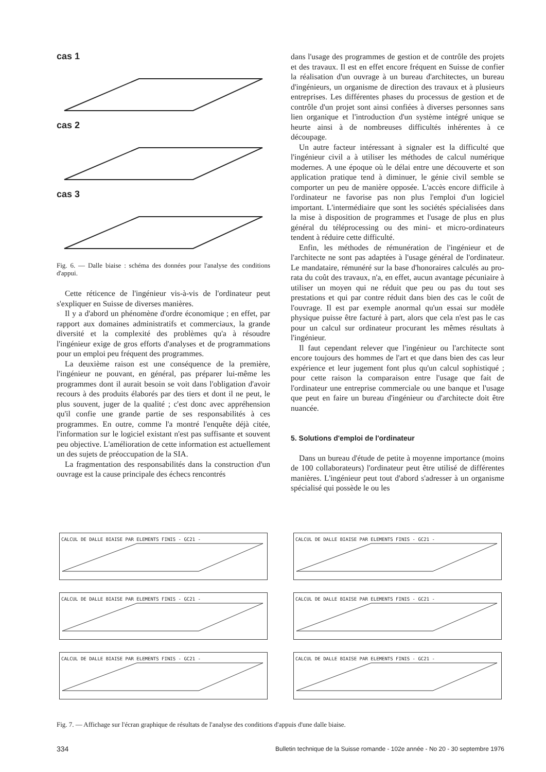cas 1
cas 2
cas 3
Fig. 6. — Dalle biaise : schéma des données pour l'analyse des conditions d'appui.
Cette réticence de l'ingénieur vis-à-vis de l'ordinateur peut s'expliquer en Suisse de diverses manières.
Il y a d'abord un phénomène d'ordre économique ; en effet, par rapport aux domaines administratifs et commerciaux, la grande diversité et la complexité des problèmes qu'a à résoudre l'ingénieur exige de gros efforts d'analyses et de programmations pour un emploi peu fréquent des programmes.
La deuxième raison est une conséquence de la première, l'ingénieur ne pouvant, en général, pas préparer lui-même les programmes dont il aurait besoin se voit dans l'obligation d'avoir recours à des produits élaborés par des tiers et dont il ne peut, le plus souvent, juger de la qualité ; c'est donc avec appréhension qu'il confie une grande partie de ses responsabilités à ces programmes. En outre, comme l'a montré l'enquête déjà citée, l'information sur le logiciel existant n'est pas suffisante et souvent peu objective. L'amélioration de cette information est actuellement un des sujets de préoccupation de la SIA.
La fragmentation des responsabilités dans la construction d'un ouvrage est la cause principale des échecs rencontrés
dans l'usage des programmes de gestion et de contrôle des projets et des travaux. Il est en effet encore fréquent en Suisse de confier la réalisation d'un ouvrage à un bureau d'architectes, un bureau d'ingénieurs, un organisme de direction des travaux et à plusieurs entreprises. Les différentes phases du processus de gestion et de contrôle d'un projet sont ainsi confiées à diverses personnes sans lien organique et l'introduction d'un système intégré unique se heurte ainsi à de nombreuses difficultés inhérentes à ce découpage.
Un autre facteur intéressant à signaler est la difficulté que l'ingénieur civil a à utiliser les méthodes de calcul numérique modernes. A une époque où le délai entre une découverte et son application pratique tend à diminuer, le génie civil semble se comporter un peu de manière opposée. L'accès encore difficile à l'ordinateur ne favorise pas non plus l'emploi d'un logiciel important. L'intermédiaire que sont les sociétés spécialisées dans la mise à disposition de programmes et l'usage de plus en plus général du téléprocessing ou des mini- et micro-ordinateurs tendent à réduire cette difficulté.
Enfin, les méthodes de rémunération de l'ingénieur et de l'architecte ne sont pas adaptées à l'usage général de l'ordinateur. Le mandataire, rémunéré sur la base d'honoraires calculés au pro-rata du coût des travaux, n'a, en effet, aucun avantage pécuniaire à utiliser un moyen qui ne réduit que peu ou pas du tout ses prestations et qui par contre réduit dans bien des cas le coût de l'ouvrage. Il est par exemple anormal qu'un essai sur modèle physique puisse être facturé à part, alors que cela n'est pas le cas pour un calcul sur ordinateur procurant les mêmes résultats à l'ingénieur.
Il faut cependant relever que l'ingénieur ou l'architecte sont encore toujours des hommes de l'art et que dans bien des cas leur expérience et leur jugement font plus qu'un calcul sophistiqué ; pour cette raison la comparaison entre l'usage que fait de l'ordinateur une entreprise commerciale ou une banque et l'usage que peut en faire un bureau d'ingénieur ou d'architecte doit être nuancée.
5. Solutions d'emploi de l'ordinateur
Dans un bureau d'étude de petite à moyenne importance (moins de 100 collaborateurs) l'ordinateur peut être utilisé de différentes manières. L'ingénieur peut tout d'abord s'adresser à un organisme spécialisé qui possède le ou les
CALCUL DE DALLE BIAISE PAR ELEMENTS FINIS - GC21 -
CALCUL DE DALLE BIAISE PAR ELEMENTS FINIS - GC21 -
CALCUL DE DALLE BIAISE PAR ELEMENTS FINIS - GC21 -
CALCUL DE DALLE BIAISE PAR ELEMENTS FINIS - GC21 -
CALCUL DE DALLE BIAISE PAR ELEMENTS FINIS - GC21 -
CALCUL DE DALLE BIAISE PAR ELEMENTS FINIS - GC21 -
Fig. 7. — Affichage sur l'écran graphique de résultats de l'analyse des conditions d'appuis d'une dalle biaise.
334 Bulletin technique de la Suisse romande - 102e année - No 20 - 30 septembre 1976